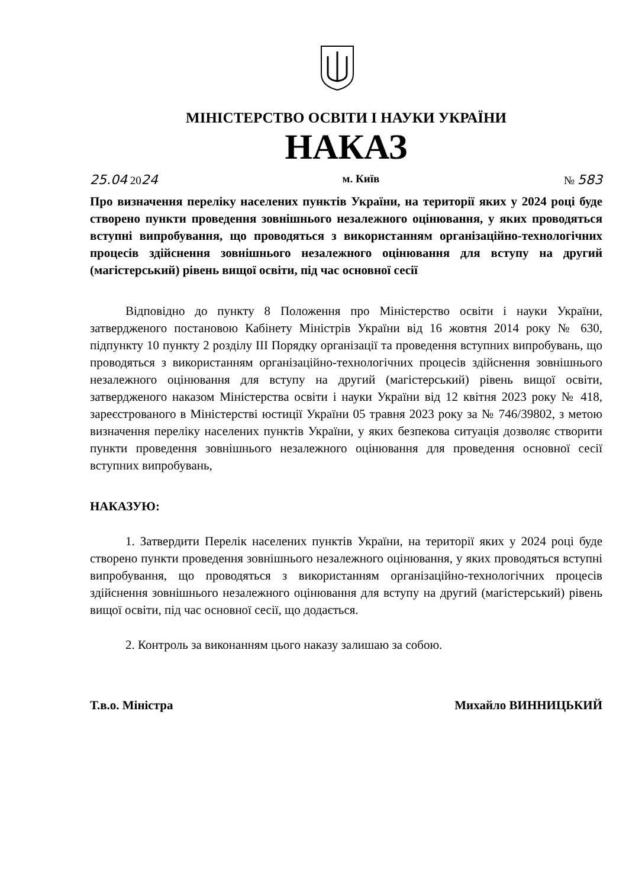МІНІСТЕРСТВО ОСВІТИ І НАУКИ УКРАЇНИ
НАКАЗ
25.04 2024 м. Київ № 583
Про визначення переліку населених пунктів України, на території яких у 2024 році буде створено пункти проведення зовнішнього незалежного оцінювання, у яких проводяться вступні випробування, що проводяться з використанням організаційно-технологічних процесів здійснення зовнішнього незалежного оцінювання для вступу на другий (магістерський) рівень вищої освіти, під час основної сесії
Відповідно до пункту 8 Положення про Міністерство освіти і науки України, затвердженого постановою Кабінету Міністрів України від 16 жовтня 2014 року № 630, підпункту 10 пункту 2 розділу III Порядку організації та проведення вступних випробувань, що проводяться з використанням організаційно-технологічних процесів здійснення зовнішнього незалежного оцінювання для вступу на другий (магістерський) рівень вищої освіти, затвердженого наказом Міністерства освіти і науки України від 12 квітня 2023 року № 418, зареєстрованого в Міністерстві юстиції України 05 травня 2023 року за № 746/39802, з метою визначення переліку населених пунктів України, у яких безпекова ситуація дозволяє створити пункти проведення зовнішнього незалежного оцінювання для проведення основної сесії вступних випробувань,
НАКАЗУЮ:
1. Затвердити Перелік населених пунктів України, на території яких у 2024 році буде створено пункти проведення зовнішнього незалежного оцінювання, у яких проводяться вступні випробування, що проводяться з використанням організаційно-технологічних процесів здійснення зовнішнього незалежного оцінювання для вступу на другий (магістерський) рівень вищої освіти, під час основної сесії, що додається.
2. Контроль за виконанням цього наказу залишаю за собою.
Т.в.о. Міністра Михайло ВИННИЦЬКИЙ